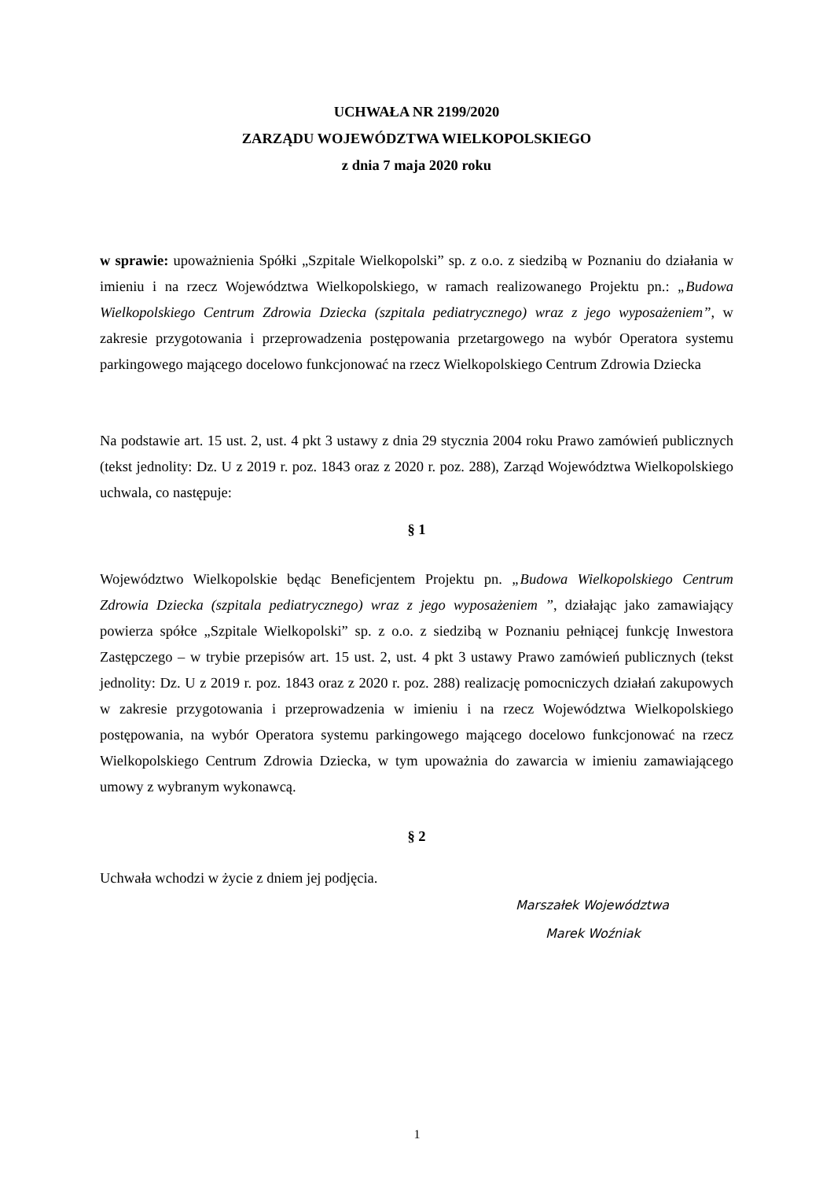UCHWAŁA NR 2199/2020
ZARZĄDU WOJEWÓDZTWA WIELKOPOLSKIEGO
z dnia 7 maja 2020 roku
w sprawie: upoważnienia Spółki „Szpitale Wielkopolski” sp. z o.o. z siedzibą w Poznaniu do działania w imieniu i na rzecz Województwa Wielkopolskiego, w ramach realizowanego Projektu pn.: „Budowa Wielkopolskiego Centrum Zdrowia Dziecka (szpitala pediatrycznego) wraz z jego wyposażeniem”, w zakresie przygotowania i przeprowadzenia postępowania przetargowego na wybór Operatora systemu parkingowego mającego docelowo funkcjonować na rzecz Wielkopolskiego Centrum Zdrowia Dziecka
Na podstawie art. 15 ust. 2, ust. 4 pkt 3 ustawy z dnia 29 stycznia 2004 roku Prawo zamówień publicznych (tekst jednolity: Dz. U z 2019 r. poz. 1843 oraz z 2020 r. poz. 288), Zarząd Województwa Wielkopolskiego uchwala, co następuje:
§ 1
Województwo Wielkopolskie będąc Beneficjentem Projektu pn. „Budowa Wielkopolskiego Centrum Zdrowia Dziecka (szpitala pediatrycznego) wraz z jego wyposażeniem ”, działając jako zamawiający powierza spółce „Szpitale Wielkopolski” sp. z o.o. z siedzibą w Poznaniu pełniącej funkcję Inwestora Zastępczego – w trybie przepisów art. 15 ust. 2, ust. 4 pkt 3 ustawy Prawo zamówień publicznych (tekst jednolity: Dz. U z 2019 r. poz. 1843 oraz z 2020 r. poz. 288) realizację pomocniczych działań zakupowych w zakresie przygotowania i przeprowadzenia w imieniu i na rzecz Województwa Wielkopolskiego postępowania, na wybór Operatora systemu parkingowego mającego docelowo funkcjonować na rzecz Wielkopolskiego Centrum Zdrowia Dziecka, w tym upoważnia do zawarcia w imieniu zamawiającego umowy z wybranym wykonawcą.
§ 2
Uchwała wchodzi w życie z dniem jej podjęcia.
Marszałek Województwa
Marek Woźniak
1